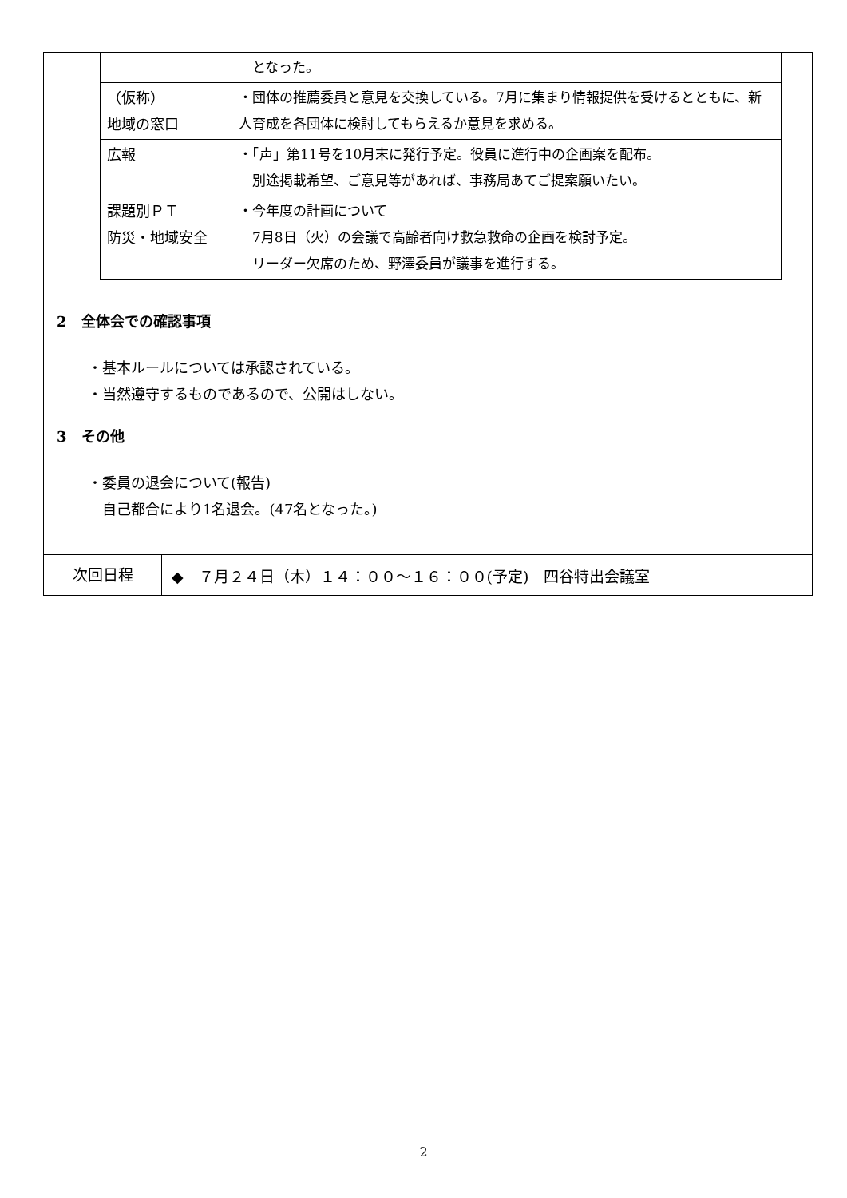| | となった。 |
| （仮称） 地域の窓口 | ・団体の推薦委員と意見を交換している。7月に集まり情報提供を受けるとともに、新人育成を各団体に検討してもらえるか意見を求める。 |
| 広報 | ・「声」第11号を10月末に発行予定。役員に進行中の企画案を配布。 別途掲載希望、ご意見等があれば、事務局あてご提案願いたい。 |
| 課題別ＰＴ 防災・地域安全 | ・今年度の計画について 7月8日（火）の会議で高齢者向け救急救命の企画を検討予定。 リーダー欠席のため、野澤委員が議事を進行する。 |
2　全体会での確認事項
・基本ルールについては承認されている。
・当然遵守するものであるので、公開はしない。
3　その他
・委員の退会について(報告)
　自己都合により1名退会。(47名となった。)
次回日程
◆　７月２４日（木）１４：００～１６：００(予定)　四谷特出会議室
2